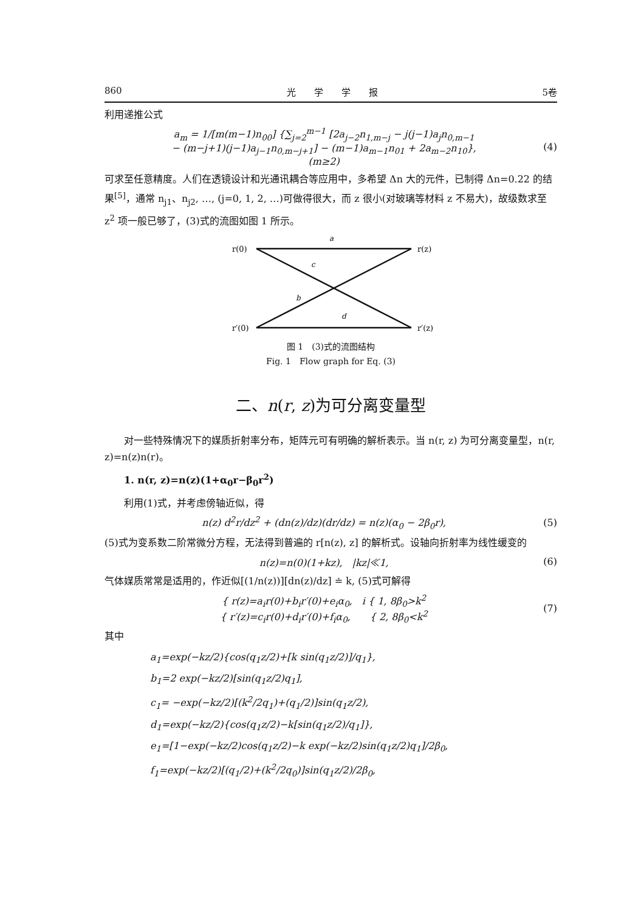860 光　　学　　学　　报 5卷
利用递推公式
a<sub>m</sub> = 1/[m(m−1)n<sub>00</sub>] {∑<sub>j=2</sub><sup>m−1</sup> [2a<sub>j−2</sub>n<sub>1,m−j</sub> − j(j−1)a<sub>j</sub>n<sub>0,m−1</sub>
− (m−j+1)(j−1)a<sub>j−1</sub>n<sub>0,m−j+1</sub>] − (m−1)a<sub>m−1</sub>n<sub>01</sub> + 2a<sub>m−2</sub>n<sub>10</sub>},
(m≥2)
(4)
可求至任意精度。人们在透镜设计和光通讯耦合等应用中，多希望 Δn 大的元件，已制得 Δn=0.22 的结果<sup>[5]</sup>，通常 n<sub>j1</sub>、n<sub>j2</sub>, …, (j=0, 1, 2, …)可做得很大，而 z 很小(对玻璃等材料 z 不易大)，故级数求至 z<sup>2</sup> 项一般已够了，(3)式的流图如图 1 所示。
r(0)
r(z)
r′(0)
r′(z)
a
c
b
d
图 1　(3)式的流图结构
Fig. 1　Flow graph for Eq. (3)
二、n(r, z)为可分离变量型
对一些特殊情况下的媒质折射率分布，矩阵元可有明确的解析表示。当 n(r, z) 为可分离变量型，n(r, z)=n(z)n(r)。
1. n(r, z)=n(z)(1+α<sub>0</sub>r−β<sub>0</sub>r<sup>2</sup>)
利用(1)式，并考虑傍轴近似，得
n(z) d<sup>2</sup>r/dz<sup>2</sup> + (dn(z)/dz)(dr/dz) = n(z)(α<sub>0</sub> − 2β<sub>0</sub>r),
(5)
(5)式为变系数二阶常微分方程，无法得到普遍的 r[n(z), z] 的解析式。设轴向折射率为线性缓变的
n(z)=n(0)(1+kz),　|kz|≪1, (6)
气体媒质常常是适用的，作近似[(1/n(z))][dn(z)/dz] ≐ k, (5)式可解得
{ r(z)=a<sub>i</sub>r(0)+b<sub>i</sub>r′(0)+e<sub>i</sub>α<sub>0</sub>,　i { 1, 8β<sub>0</sub>>k<sup>2</sup>
{ r′(z)=c<sub>i</sub>r(0)+d<sub>i</sub>r′(0)+f<sub>i</sub>α<sub>0</sub>,　　{ 2, 8β<sub>0</sub><k<sup>2</sup>
(7)
其中
a<sub>1</sub>=exp(−kz/2){cos(q<sub>1</sub>z/2)+[k sin(q<sub>1</sub>z/2)]/q<sub>1</sub>},
b<sub>1</sub>=2 exp(−kz/2)[sin(q<sub>1</sub>z/2)q<sub>1</sub>],
c<sub>1</sub>= −exp(−kz/2)[(k<sup>2</sup>/2q<sub>1</sub>)+(q<sub>1</sub>/2)]sin(q<sub>1</sub>z/2),
d<sub>1</sub>=exp(−kz/2){cos(q<sub>1</sub>z/2)−k[sin(q<sub>1</sub>z/2)/q<sub>1</sub>]},
e<sub>1</sub>=[1−exp(−kz/2)cos(q<sub>1</sub>z/2)−k exp(−kz/2)sin(q<sub>1</sub>z/2)q<sub>1</sub>]/2β<sub>0</sub>,
f<sub>1</sub>=exp(−kz/2)[(q<sub>1</sub>/2)+(k<sup>2</sup>/2q<sub>0</sub>)]sin(q<sub>1</sub>z/2)/2β<sub>0</sub>,